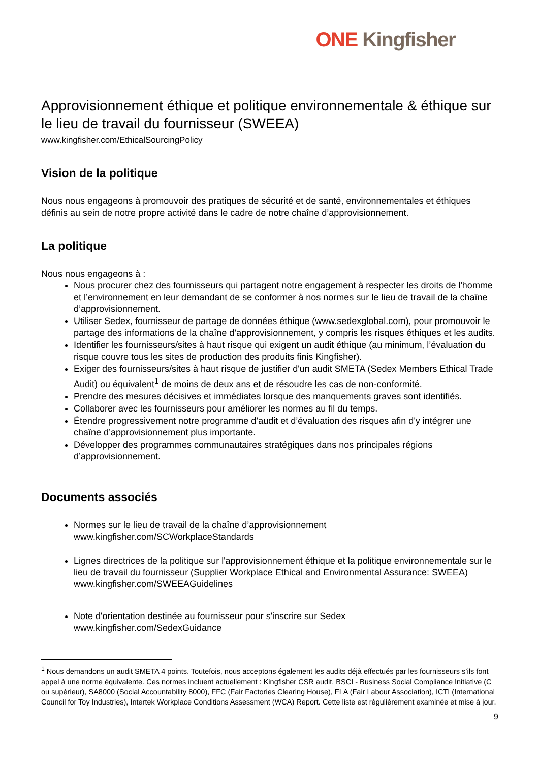ONE Kingfisher
Approvisionnement éthique et politique environnementale & éthique sur le lieu de travail du fournisseur (SWEEA)
www.kingfisher.com/EthicalSourcingPolicy
Vision de la politique
Nous nous engageons à promouvoir des pratiques de sécurité et de santé, environnementales et éthiques définis au sein de notre propre activité dans le cadre de notre chaîne d’approvisionnement.
La politique
Nous nous engageons à :
Nous procurer chez des fournisseurs qui partagent notre engagement à respecter les droits de l'homme et l’environnement en leur demandant de se conformer à nos normes sur le lieu de travail de la chaîne d’approvisionnement.
Utiliser Sedex, fournisseur de partage de données éthique (www.sedexglobal.com), pour promouvoir le partage des informations de la chaîne d’approvisionnement, y compris les risques éthiques et les audits.
Identifier les fournisseurs/sites à haut risque qui exigent un audit éthique (au minimum, l’évaluation du risque couvre tous les sites de production des produits finis Kingfisher).
Exiger des fournisseurs/sites à haut risque de justifier d'un audit SMETA (Sedex Members Ethical Trade Audit) ou équivalent<sup>1</sup> de moins de deux ans et de résoudre les cas de non-conformité.
Prendre des mesures décisives et immédiates lorsque des manquements graves sont identifiés.
Collaborer avec les fournisseurs pour améliorer les normes au fil du temps.
Étendre progressivement notre programme d’audit et d’évaluation des risques afin d'y intégrer une chaîne d’approvisionnement plus importante.
Développer des programmes communautaires stratégiques dans nos principales régions d’approvisionnement.
Documents associés
Normes sur le lieu de travail de la chaîne d’approvisionnement
www.kingfisher.com/SCWorkplaceStandards
Lignes directrices de la politique sur l'approvisionnement éthique et la politique environnementale sur le lieu de travail du fournisseur (Supplier Workplace Ethical and Environmental Assurance: SWEEA)
www.kingfisher.com/SWEEAGuidelines
Note d'orientation destinée au fournisseur pour s'inscrire sur Sedex
www.kingfisher.com/SedexGuidance
<sup>1</sup> Nous demandons un audit SMETA 4 points. Toutefois, nous acceptons également les audits déjà effectués par les fournisseurs s’ils font appel à une norme équivalente. Ces normes incluent actuellement : Kingfisher CSR audit, BSCI - Business Social Compliance Initiative (C ou supérieur), SA8000 (Social Accountability 8000), FFC (Fair Factories Clearing House), FLA (Fair Labour Association), ICTI (International Council for Toy Industries), Intertek Workplace Conditions Assessment (WCA) Report. Cette liste est régulièrement examinée et mise à jour.
9